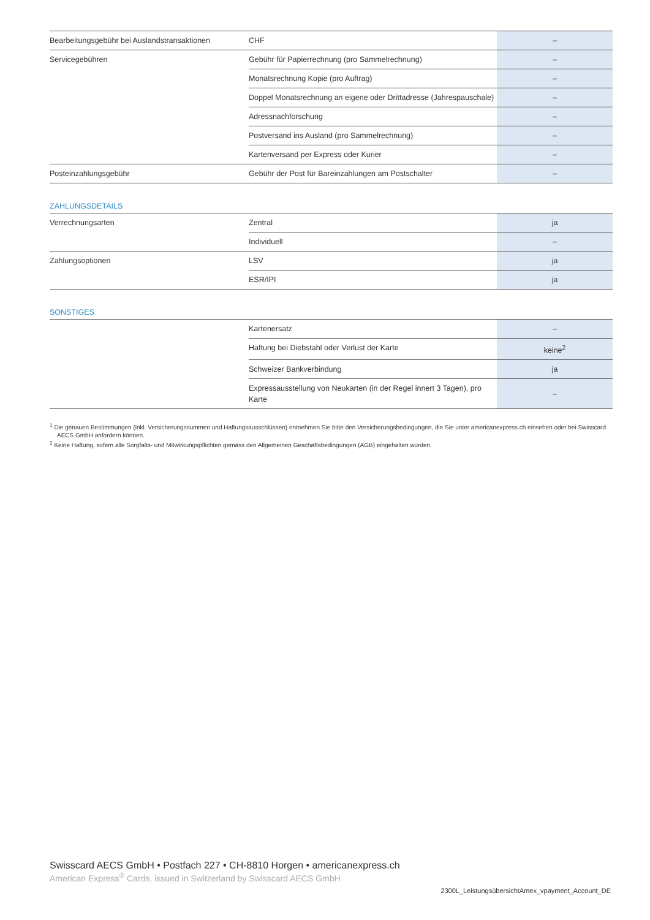| Bearbeitungsgebühr bei Auslandstransaktionen | CHF | – |
| Servicegebühren | Gebühr für Papierrechnung (pro Sammelrechnung) | – |
| | Monatsrechnung Kopie (pro Auftrag) | – |
| | Doppel Monatsrechnung an eigene oder Drittadresse (Jahrespauschale) | – |
| | Adressnachforschung | – |
| | Postversand ins Ausland (pro Sammelrechnung) | – |
| | Kartenversand per Express oder Kurier | – |
| Posteinzahlungsgebühr | Gebühr der Post für Bareinzahlungen am Postschalter | – |
ZAHLUNGSDETAILS
| Verrechnungsarten | Zentral | ja |
| | Individuell | – |
| Zahlungsoptionen | LSV | ja |
| | ESR/IPI | ja |
SONSTIGES
| | Kartenersatz | – |
| | Haftung bei Diebstahl oder Verlust der Karte | keine<sup>2</sup> |
| | Schweizer Bankverbindung | ja |
| | Expressausstellung von Neukarten (in der Regel innert 3 Tagen), pro Karte | – |
<sup>1</sup> Die genauen Bestimmungen (inkl. Versicherungssummen und Haftungsausschlüssen) entnehmen Sie bitte den Versicherungsbedingungen, die Sie unter americanexpress.ch einsehen oder bei Swisscard AECS GmbH anfordern können.
<sup>2</sup> Keine Haftung, sofern alle Sorgfalts- und Mitwirkungspflichten gemäss den Allgemeinen Geschäftsbedingungen (AGB) eingehalten wurden.
Swisscard AECS GmbH • Postfach 227 • CH-8810 Horgen • americanexpress.ch
American Express<sup>®</sup> Cards, issued in Switzerland by Swisscard AECS GmbH
2300L_LeistungsübersichtAmex_vpayment_Account_DE